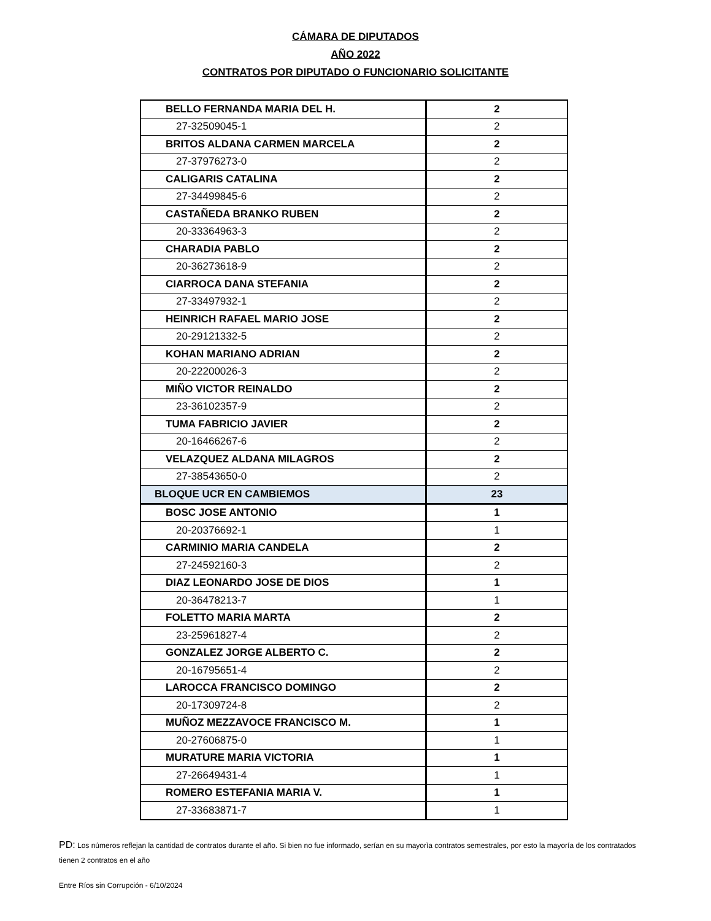CÁMARA DE DIPUTADOS
AÑO 2022
CONTRATOS POR DIPUTADO O FUNCIONARIO SOLICITANTE
| BELLO FERNANDA MARIA DEL H. | 2 |
| 27-32509045-1 | 2 |
| BRITOS ALDANA CARMEN MARCELA | 2 |
| 27-37976273-0 | 2 |
| CALIGARIS CATALINA | 2 |
| 27-34499845-6 | 2 |
| CASTAÑEDA BRANKO RUBEN | 2 |
| 20-33364963-3 | 2 |
| CHARADIA PABLO | 2 |
| 20-36273618-9 | 2 |
| CIARROCA DANA STEFANIA | 2 |
| 27-33497932-1 | 2 |
| HEINRICH RAFAEL MARIO JOSE | 2 |
| 20-29121332-5 | 2 |
| KOHAN MARIANO ADRIAN | 2 |
| 20-22200026-3 | 2 |
| MIÑO VICTOR REINALDO | 2 |
| 23-36102357-9 | 2 |
| TUMA FABRICIO JAVIER | 2 |
| 20-16466267-6 | 2 |
| VELAZQUEZ ALDANA MILAGROS | 2 |
| 27-38543650-0 | 2 |
| BLOQUE UCR EN CAMBIEMOS | 23 |
| BOSC JOSE ANTONIO | 1 |
| 20-20376692-1 | 1 |
| CARMINIO MARIA CANDELA | 2 |
| 27-24592160-3 | 2 |
| DIAZ LEONARDO JOSE DE DIOS | 1 |
| 20-36478213-7 | 1 |
| FOLETTO MARIA MARTA | 2 |
| 23-25961827-4 | 2 |
| GONZALEZ JORGE ALBERTO C. | 2 |
| 20-16795651-4 | 2 |
| LAROCCA FRANCISCO DOMINGO | 2 |
| 20-17309724-8 | 2 |
| MUÑOZ MEZZAVOCE FRANCISCO M. | 1 |
| 20-27606875-0 | 1 |
| MURATURE MARIA VICTORIA | 1 |
| 27-26649431-4 | 1 |
| ROMERO ESTEFANIA MARIA V. | 1 |
| 27-33683871-7 | 1 |
PD: Los números reflejan la cantidad de contratos durante el año. Si bien no fue informado, serían en su mayorìa contratos semestrales, por esto la mayoría de los contratados tienen 2 contratos en el año
Entre Ríos sin Corrupción - 6/10/2024